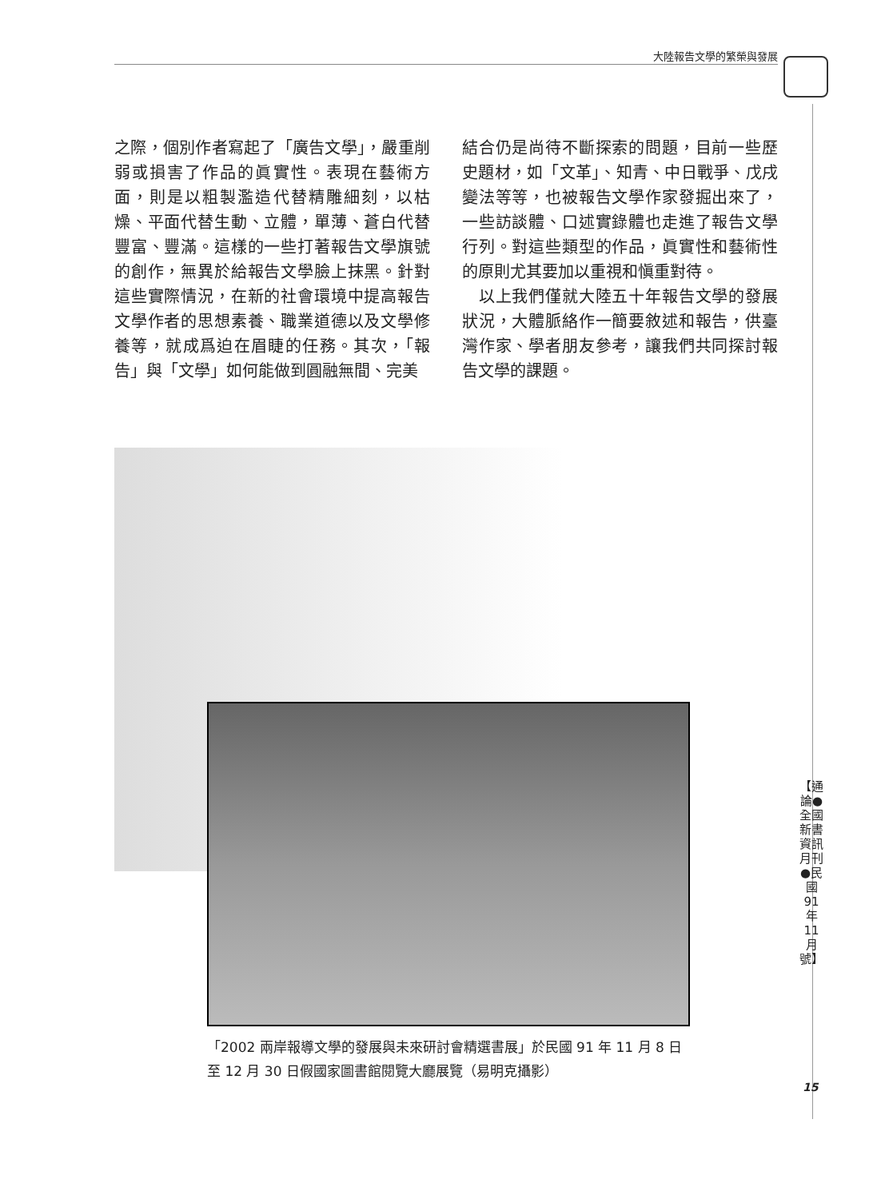大陸報告文學的繁榮與發展
之際，個別作者寫起了「廣告文學」，嚴重削弱或損害了作品的眞實性。表現在藝術方面，則是以粗製濫造代替精雕細刻，以枯燥、平面代替生動、立體，單薄、蒼白代替豐富、豐滿。這樣的一些打著報告文學旗號的創作，無異於給報告文學臉上抹黑。針對這些實際情況，在新的社會環境中提高報告文學作者的思想素養、職業道德以及文學修養等，就成爲迫在眉睫的任務。其次，「報告」與「文學」如何能做到圓融無間、完美
結合仍是尚待不斷探索的問題，目前一些歷史題材，如「文革」、知青、中日戰爭、戊戌變法等等，也被報告文學作家發掘出來了，一些訪談體、口述實錄體也走進了報告文學行列。對這些類型的作品，眞實性和藝術性的原則尤其要加以重視和愼重對待。
　以上我們僅就大陸五十年報告文學的發展狀況，大體脈絡作一簡要敘述和報告，供臺灣作家、學者朋友參考，讓我們共同探討報告文學的課題。
「2002 兩岸報導文學的發展與未來研討會精選書展」於民國 91 年 11 月 8 日至 12 月 30 日假國家圖書館閱覽大廳展覽（易明克攝影）
【通論●全國新書資訊月刊●民國91年11月號】
15